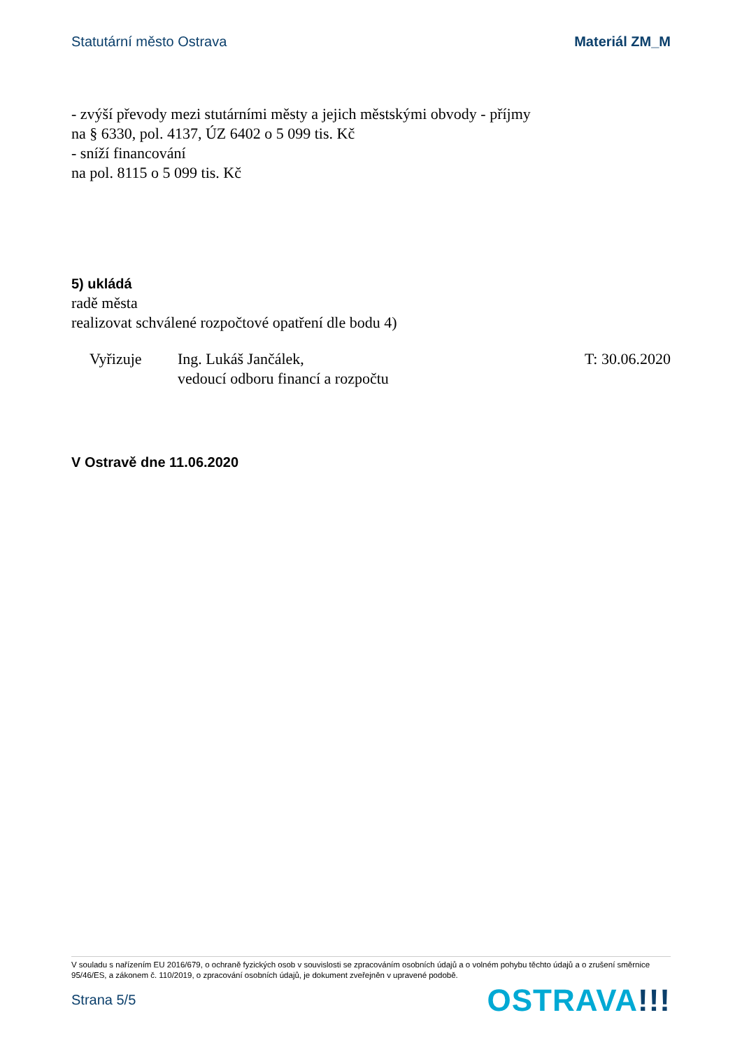Statutární město Ostrava Materiál ZM_M
- zvýší převody mezi stutárními městy a jejich městskými obvody - příjmy
na § 6330, pol. 4137, ÚZ 6402 o 5 099 tis. Kč
- sníží financování
na pol. 8115 o 5 099 tis. Kč
5) ukládá
radě města
realizovat schválené rozpočtové opatření dle bodu 4)
Vyřizuje Ing. Lukáš Jančálek,
vedoucí odboru financí a rozpočtu
T: 30.06.2020
V Ostravě dne 11.06.2020
V souladu s nařízením EU 2016/679, o ochraně fyzických osob v souvislosti se zpracováním osobních údajů a o volném pohybu těchto údajů a o zrušení směrnice 95/46/ES, a zákonem č. 110/2019, o zpracování osobních údajů, je dokument zveřejněn v upravené podobě.
Strana 5/5
OSTRAVA!!!